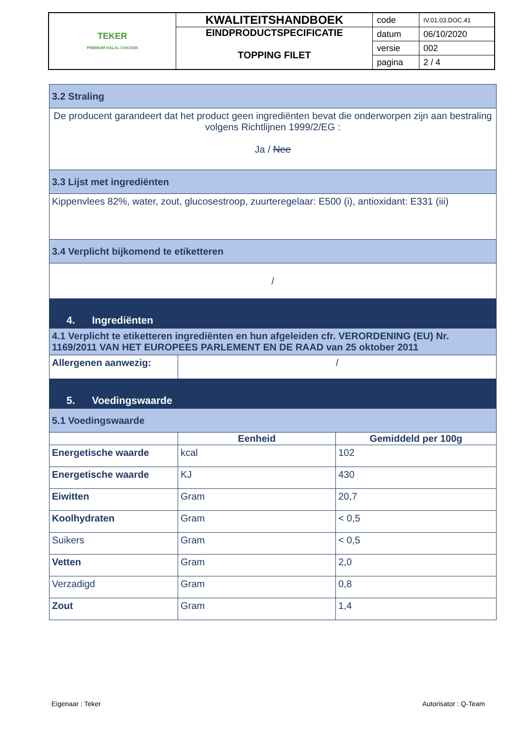| TEKER PREMIUM HALAL CHICKEN | KWALITEITSHANDBOEK | code | IV.01.03.DOC.41 |
| | EINDPRODUCTSPECIFICATIE TOPPING FILET | datum | 06/10/2020 |
| | | versie | 002 |
| | | pagina | 2 / 4 |
| 3.2 Straling | | |
| De producent garandeert dat het product geen ingrediënten bevat die onderworpen zijn aan bestraling volgens Richtlijnen 1999/2/EG : Ja / Nee | | |
| 3.3 Lijst met ingrediënten | | |
| Kippenvlees 82%, water, zout, glucosestroop, zuurteregelaar: E500 (i), antioxidant: E331 (iii) | | |
| 3.4 Verplicht bijkomend te etiketteren | | |
| / | | |
| 4. Ingrediënten | | |
| 4.1 Verplicht te etiketteren ingrediënten en hun afgeleiden cfr. VERORDENING (EU) Nr. 1169/2011 VAN HET EUROPEES PARLEMENT EN DE RAAD van 25 oktober 2011 | | |
| Allergenen aanwezig: | / | |
| 5. Voedingswaarde | | |
| 5.1 Voedingswaarde | | |
| | Eenheid | Gemiddeld per 100g |
| Energetische waarde | kcal | 102 |
| Energetische waarde | KJ | 430 |
| Eiwitten | Gram | 20,7 |
| Koolhydraten | Gram | < 0,5 |
| Suikers | Gram | < 0,5 |
| Vetten | Gram | 2,0 |
| Verzadigd | Gram | 0,8 |
| Zout | Gram | 1,4 |
Eigenaar : Teker Autorisator : Q-Team